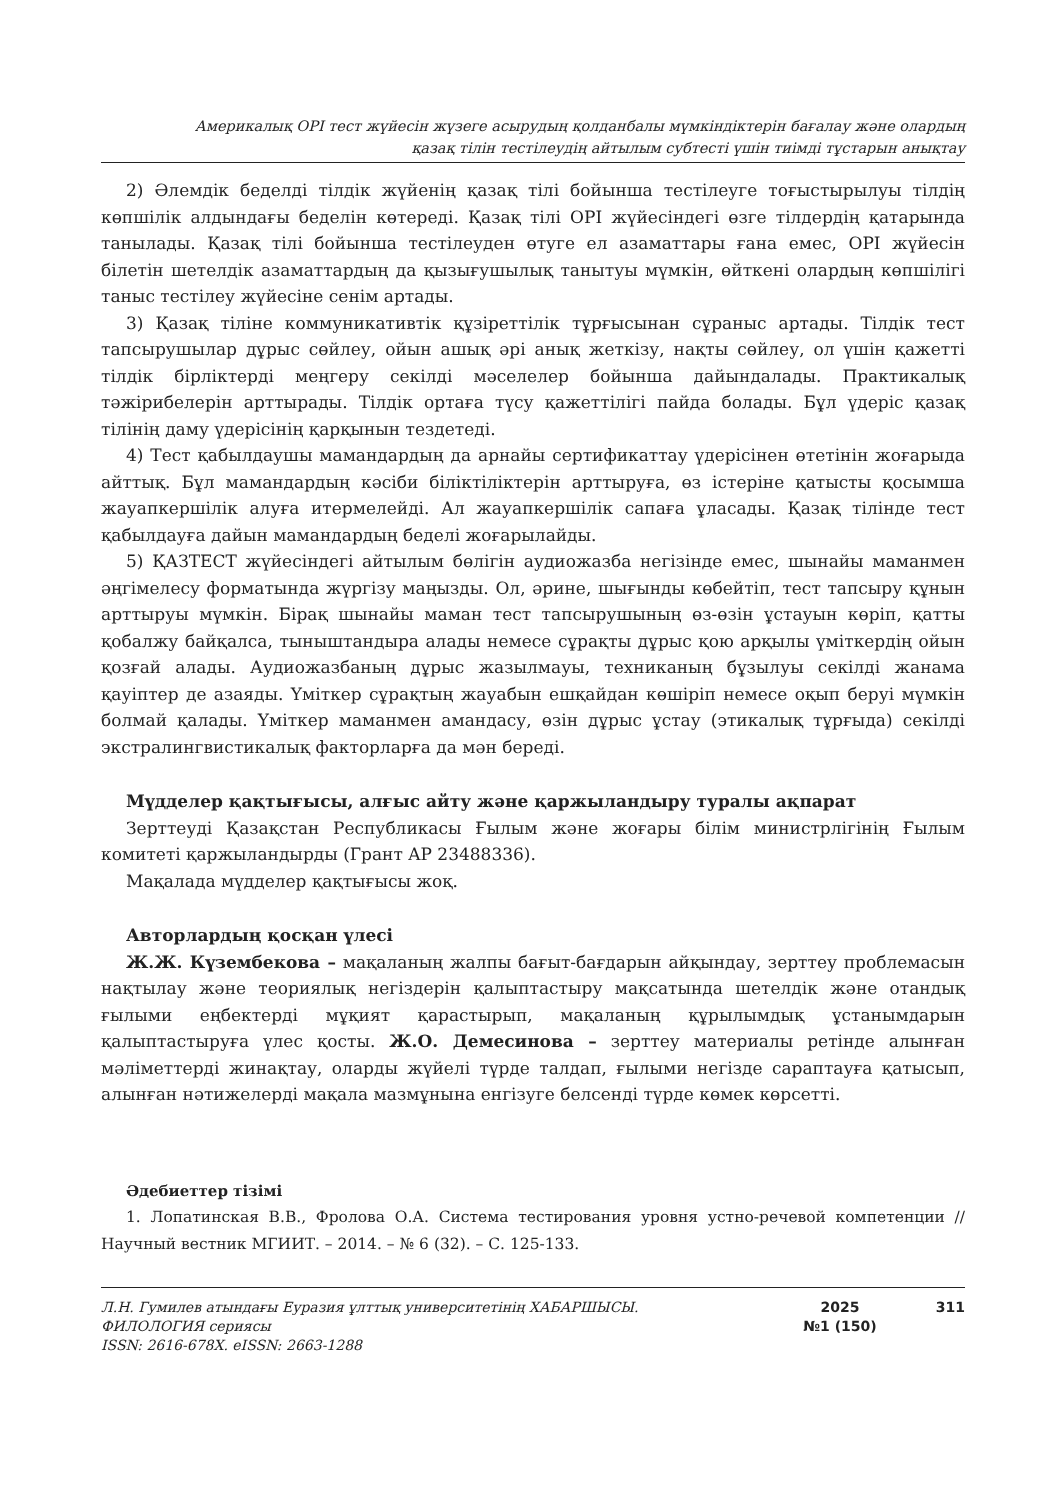Америкалық OPI тест жүйесін жүзеге асырудың қолданбалы мүмкіндіктерін бағалау және олардың
қазақ тілін тестілеудің айтылым субтесті үшін тиімді тұстарын анықтау
2) Әлемдік беделді тілдік жүйенің қазақ тілі бойынша тестілеуге тоғыстырылуы тілдің көпшілік алдындағы беделін көтереді. Қазақ тілі OPI жүйесіндегі өзге тілдердің қатарында танылады. Қазақ тілі бойынша тестілеуден өтуге ел азаматтары ғана емес, OPI жүйесін білетін шетелдік азаматтардың да қызығушылық танытуы мүмкін, өйткені олардың көпшілігі таныс тестілеу жүйесіне сенім артады.
3) Қазақ тіліне коммуникативтік құзіреттілік тұрғысынан сұраныс артады. Тілдік тест тапсырушылар дұрыс сөйлеу, ойын ашық әрі анық жеткізу, нақты сөйлеу, ол үшін қажетті тілдік бірліктерді меңгеру секілді мәселелер бойынша дайындалады. Практикалық тәжірибелерін арттырады. Тілдік ортаға түсу қажеттілігі пайда болады. Бұл үдеріс қазақ тілінің даму үдерісінің қарқынын тездетеді.
4) Тест қабылдаушы мамандардың да арнайы сертификаттау үдерісінен өтетінін жоғарыда айттық. Бұл мамандардың кәсіби біліктіліктерін арттыруға, өз істеріне қатысты қосымша жауапкершілік алуға итермелейді. Ал жауапкершілік сапаға ұласады. Қазақ тілінде тест қабылдауға дайын мамандардың беделі жоғарылайды.
5) ҚАЗТЕСТ жүйесіндегі айтылым бөлігін аудиожазба негізінде емес, шынайы маманмен әңгімелесу форматында жүргізу маңызды. Ол, әрине, шығынды көбейтіп, тест тапсыру құнын арттыруы мүмкін. Бірақ шынайы маман тест тапсырушының өз-өзін ұстауын көріп, қатты қобалжу байқалса, тыныштандыра алады немесе сұрақты дұрыс қою арқылы үміткердің ойын қозғай алады. Аудиожазбаның дұрыс жазылмауы, техниканың бұзылуы секілді жанама қауіптер де азаяды. Үміткер сұрақтың жауабын ешқайдан көшіріп немесе оқып беруі мүмкін болмай қалады. Үміткер маманмен амандасу, өзін дұрыс ұстау (этикалық тұрғыда) секілді экстралингвистикалық факторларға да мән береді.
Мүдделер қақтығысы, алғыс айту және қаржыландыру туралы ақпарат
Зерттеуді Қазақстан Республикасы Ғылым және жоғары білім министрлігінің Ғылым комитеті қаржыландырды (Грант AP 23488336).
Мақалада мүдделер қақтығысы жоқ.
Авторлардың қосқан үлесі
Ж.Ж. Күзембекова – мақаланың жалпы бағыт-бағдарын айқындау, зерттеу проблемасын нақтылау және теориялық негіздерін қалыптастыру мақсатында шетелдік және отандық ғылыми еңбектерді мұқият қарастырып, мақаланың құрылымдық ұстанымдарын қалыптастыруға үлес қосты. Ж.О. Демесинова – зерттеу материалы ретінде алынған мәліметтерді жинақтау, оларды жүйелі түрде талдап, ғылыми негізде сараптауға қатысып, алынған нәтижелерді мақала мазмұнына енгізуге белсенді түрде көмек көрсетті.
Әдебиеттер тізімі
1. Лопатинская В.В., Фролова О.А. Система тестирования уровня устно-речевой компетенции // Научный вестник МГИИТ. – 2014. – № 6 (32). – С. 125-133.
Л.Н. Гумилев атындағы Еуразия ұлттық университетінің ХАБАРШЫСЫ.
ФИЛОЛОГИЯ сериясы
ISSN: 2616-678X. eISSN: 2663-1288
2025
№1 (150)
311